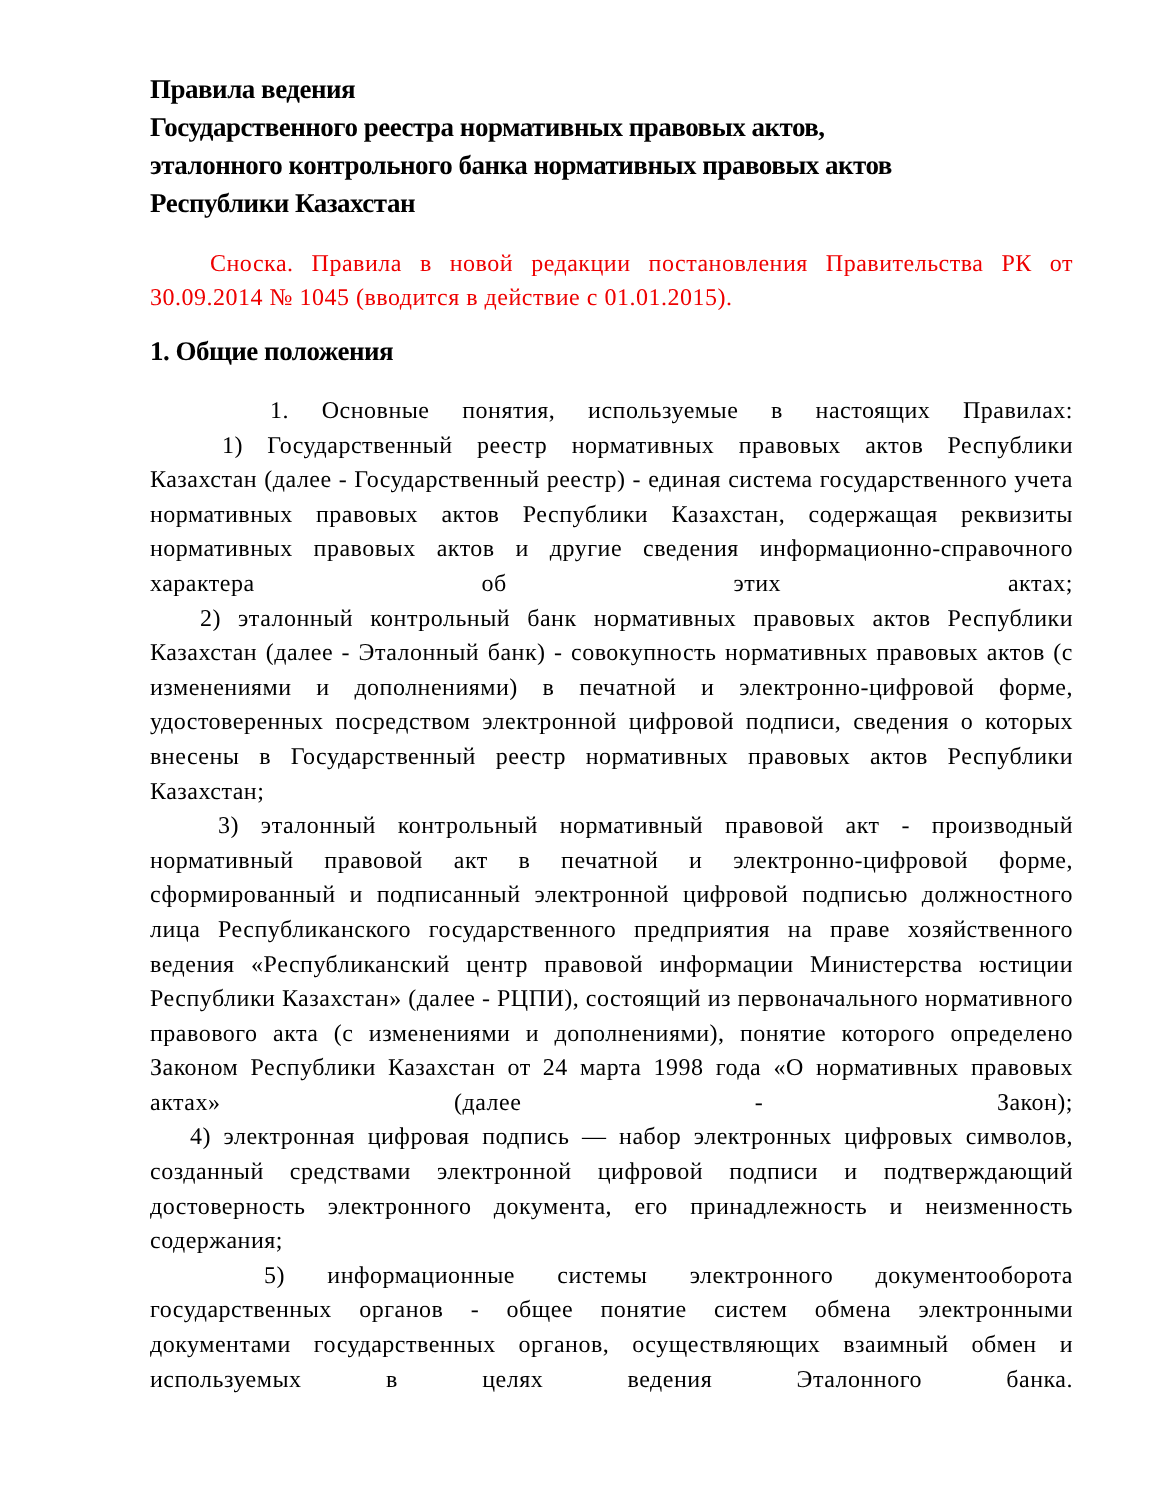Правила ведения
Государственного реестра нормативных правовых актов,
эталонного контрольного банка нормативных правовых актов
Республики Казахстан
Сноска. Правила в новой редакции постановления Правительства РК от 30.09.2014 № 1045 (вводится в действие с 01.01.2015).
1. Общие положения
1. Основные понятия, используемые в настоящих Правилах:
1) Государственный реестр нормативных правовых актов Республики Казахстан (далее - Государственный реестр) - единая система государственного учета нормативных правовых актов Республики Казахстан, содержащая реквизиты нормативных правовых актов и другие сведения информационно-справочного характера об этих актах;
2) эталонный контрольный банк нормативных правовых актов Республики Казахстан (далее - Эталонный банк) - совокупность нормативных правовых актов (с изменениями и дополнениями) в печатной и электронно-цифровой форме, удостоверенных посредством электронной цифровой подписи, сведения о которых внесены в Государственный реестр нормативных правовых актов Республики Казахстан;
3) эталонный контрольный нормативный правовой акт - производный нормативный правовой акт в печатной и электронно-цифровой форме, сформированный и подписанный электронной цифровой подписью должностного лица Республиканского государственного предприятия на праве хозяйственного ведения «Республиканский центр правовой информации Министерства юстиции Республики Казахстан» (далее - РЦПИ), состоящий из первоначального нормативного правового акта (с изменениями и дополнениями), понятие которого определено Законом Республики Казахстан от 24 марта 1998 года «О нормативных правовых актах» (далее - Закон);
4) электронная цифровая подпись — набор электронных цифровых символов, созданный средствами электронной цифровой подписи и подтверждающий достоверность электронного документа, его принадлежность и неизменность содержания;
5) информационные системы электронного документооборота государственных органов - общее понятие систем обмена электронными документами государственных органов, осуществляющих взаимный обмен и используемых в целях ведения Эталонного банка.